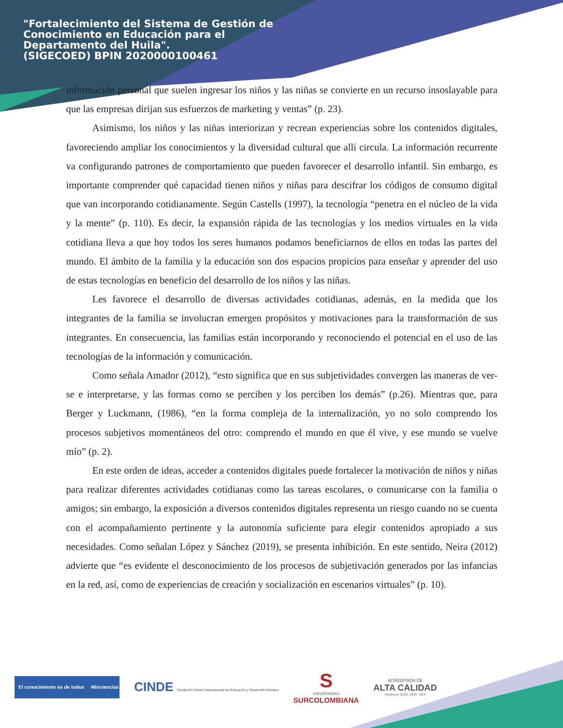"Fortalecimiento del Sistema de Gestión de Conocimiento en Educación para el Departamento del Huila".
(SIGECOED) BPIN 2020000100461
información personal que suelen ingresar los niños y las niñas se convierte en un recurso insoslayable para que las empresas dirijan sus esfuerzos de marketing y ventas” (p. 23).
Asimismo, los niños y las niñas interiorizan y recrean experiencias sobre los contenidos digitales, favoreciendo ampliar los conocimientos y la diversidad cultural que allí circula. La información recurrente va configurando patrones de comportamiento que pueden favorecer el desarrollo infantil. Sin embargo, es importante comprender qué capacidad tienen niños y niñas para descifrar los códigos de consumo digital que van incorporando cotidianamente. Según Castells (1997), la tecnología “penetra en el núcleo de la vida y la mente” (p. 110). Es decir, la expansión rápida de las tecnologías y los medios virtuales en la vida cotidiana lleva a que hoy todos los seres humanos podamos beneficiarnos de ellos en todas las partes del mundo. El ámbito de la familia y la educación son dos espacios propicios para enseñar y aprender del uso de estas tecnologías en beneficio del desarrollo de los niños y las niñas.
Les favorece el desarrollo de diversas actividades cotidianas, además, en la medida que los integrantes de la familia se involucran emergen propósitos y motivaciones para la transformación de sus integrantes. En consecuencia, las familias están incorporando y reconociendo el potencial en el uso de las tecnologías de la información y comunicación.
Como señala Amador (2012), “esto significa que en sus subjetividades convergen las maneras de ver-se e interpretarse, y las formas como se perciben y los perciben los demás” (p.26). Mientras que, para Berger y Luckmann, (1986), “en la forma compleja de la internalización, yo no solo comprendo los procesos subjetivos momentáneos del otro: comprendo el mundo en que él vive, y ese mundo se vuelve mío” (p. 2).
En este orden de ideas, acceder a contenidos digitales puede fortalecer la motivación de niños y niñas para realizar diferentes actividades cotidianas como las tareas escolares, o comunicarse con la familia o amigos; sin embargo, la exposición a diversos contenidos digitales representa un riesgo cuando no se cuenta con el acompañamiento pertinente y la autonomía suficiente para elegir contenidos apropiado a sus necesidades. Como señalan López y Sánchez (2019), se presenta inhibición. En este sentido, Neira (2012) advierte que “es evidente el desconocimiento de los procesos de subjetivación generados por las infancias en la red, así, como de experiencias de creación y socialización en escenarios virtuales” (p. 10).
El conocimiento es de todos Minciencias
CINDE Fundación Centro Internacional de Educación y Desarrollo Humano
S
UNIVERSIDAD
SURCOLOMBIANA
ACREDITADA DE
ALTA CALIDAD
Resolución 11233 / 2018 - MEN